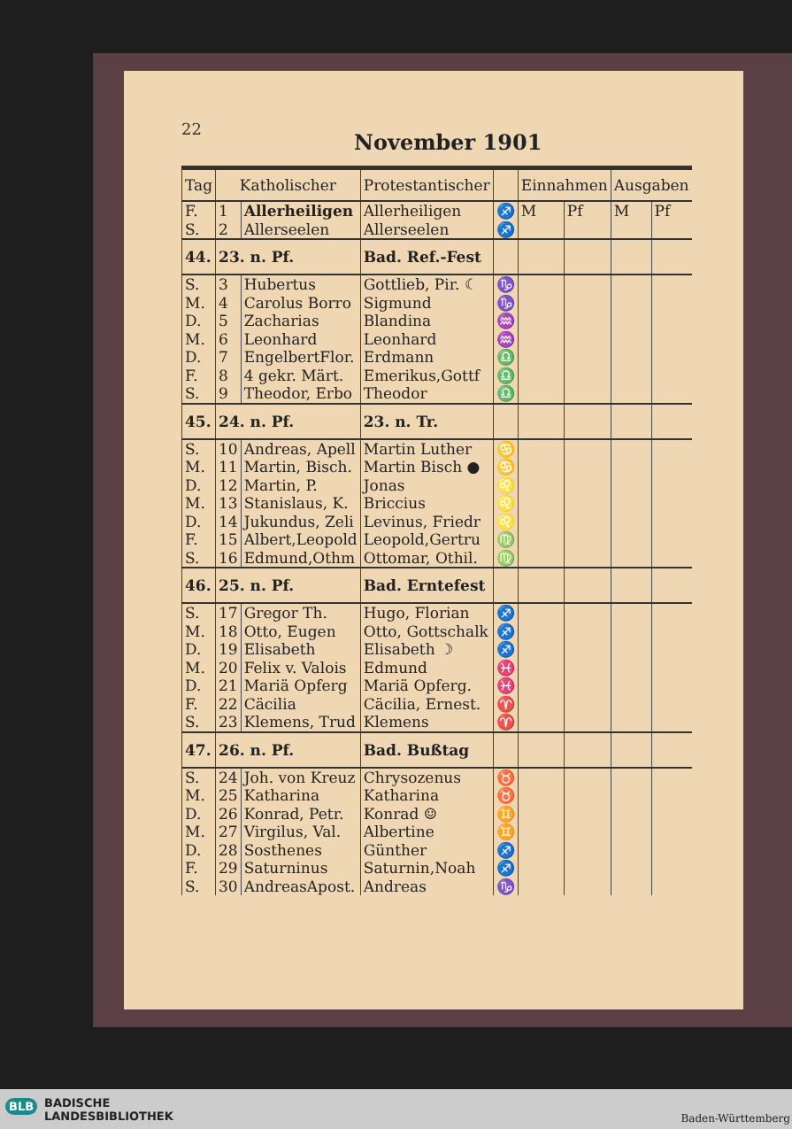22
November 1901
| Tag | Katholischer | | Protestantischer | | Einnahmen | | Ausgaben | |
| --- | --- | --- | --- | --- | --- | --- | --- | --- |
| F. | 1 | Allerheiligen | Allerheiligen | ♐ | M | Pf | M | Pf |
| S. | 2 | Allerseelen | Allerseelen | ♐ | | | | |
| 44. | 23. n. Pf. | | Bad. Ref.-Fest | | | | | |
| S. | 3 | Hubertus | Gottlieb, Pir. ☾ | ♑ | | | | |
| M. | 4 | Carolus Borro | Sigmund | ♑ | | | | |
| D. | 5 | Zacharias | Blandina | ♒ | | | | |
| M. | 6 | Leonhard | Leonhard | ♒ | | | | |
| D. | 7 | EngelbertFlor. | Erdmann | ♎ | | | | |
| F. | 8 | 4 gekr. Märt. | Emerikus,Gottf | ♎ | | | | |
| S. | 9 | Theodor, Erbo | Theodor | ♎ | | | | |
| 45. | 24. n. Pf. | | 23. n. Tr. | | | | | |
| S. | 10 | Andreas, Apell | Martin Luther | ♋ | | | | |
| M. | 11 | Martin, Bisch. | Martin Bisch ● | ♋ | | | | |
| D. | 12 | Martin, P. | Jonas | ♌ | | | | |
| M. | 13 | Stanislaus, K. | Briccius | ♌ | | | | |
| D. | 14 | Jukundus, Zeli | Levinus, Friedr | ♌ | | | | |
| F. | 15 | Albert,Leopold | Leopold,Gertru | ♍ | | | | |
| S. | 16 | Edmund,Othm | Ottomar, Othil. | ♍ | | | | |
| 46. | 25. n. Pf. | | Bad. Erntefest | | | | | |
| S. | 17 | Gregor Th. | Hugo, Florian | ♐ | | | | |
| M. | 18 | Otto, Eugen | Otto, Gottschalk | ♐ | | | | |
| D. | 19 | Elisabeth | Elisabeth ☽ | ♐ | | | | |
| M. | 20 | Felix v. Valois | Edmund | ♓ | | | | |
| D. | 21 | Mariä Opferg | Mariä Opferg. | ♓ | | | | |
| F. | 22 | Cäcilia | Cäcilia, Ernest. | ♈ | | | | |
| S. | 23 | Klemens, Trud | Klemens | ♈ | | | | |
| 47. | 26. n. Pf. | | Bad. Bußtag | | | | | |
| S. | 24 | Joh. von Kreuz | Chrysozenus | ♉ | | | | |
| M. | 25 | Katharina | Katharina | ♉ | | | | |
| D. | 26 | Konrad, Petr. | Konrad ☺ | ♊ | | | | |
| M. | 27 | Virgilus, Val. | Albertine | ♊ | | | | |
| D. | 28 | Sosthenes | Günther | ♐ | | | | |
| F. | 29 | Saturninus | Saturnin,Noah | ♐ | | | | |
| S. | 30 | AndreasApost. | Andreas | ♑ | | | | |
BADISCHE
LANDESBIBLIOTHEK
BLB
Baden-Württemberg